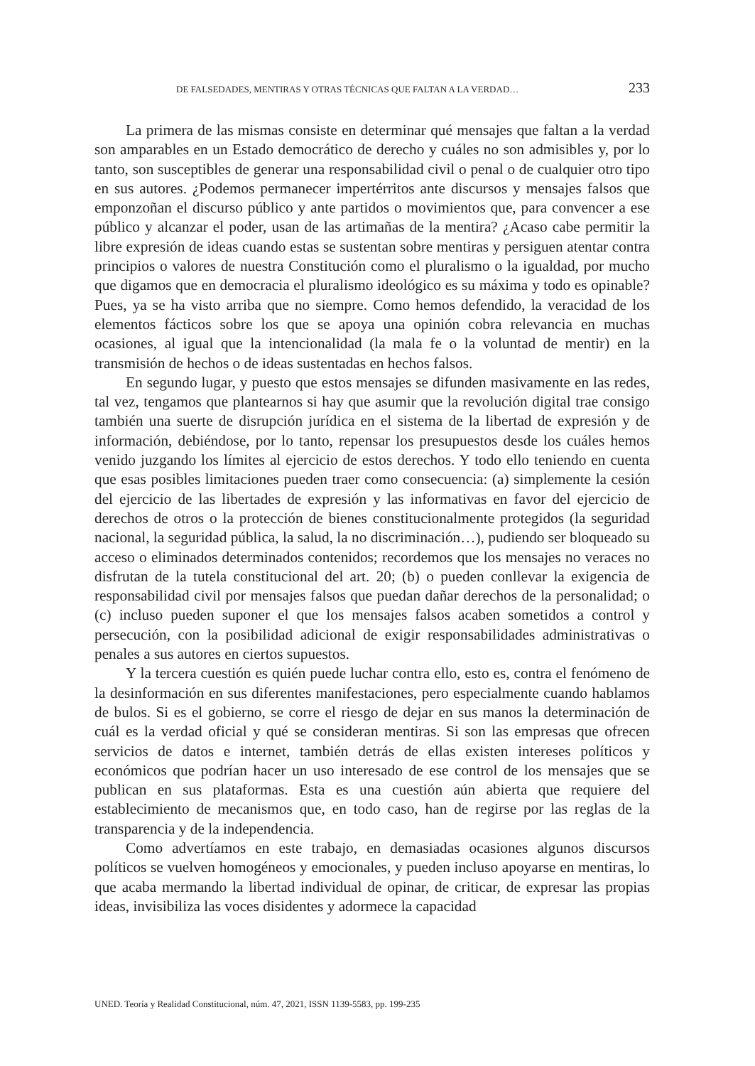DE FALSEDADES, MENTIRAS Y OTRAS TÉCNICAS QUE FALTAN A LA VERDAD… 233
La primera de las mismas consiste en determinar qué mensajes que faltan a la verdad son amparables en un Estado democrático de derecho y cuáles no son admisibles y, por lo tanto, son susceptibles de generar una responsabilidad civil o penal o de cualquier otro tipo en sus autores. ¿Podemos permanecer impertérritos ante discursos y mensajes falsos que emponzoñan el discurso público y ante partidos o movimientos que, para convencer a ese público y alcanzar el poder, usan de las artimañas de la mentira? ¿Acaso cabe permitir la libre expresión de ideas cuando estas se sustentan sobre mentiras y persiguen atentar contra principios o valores de nuestra Constitución como el pluralismo o la igualdad, por mucho que digamos que en democracia el pluralismo ideológico es su máxima y todo es opinable? Pues, ya se ha visto arriba que no siempre. Como hemos defendido, la veracidad de los elementos fácticos sobre los que se apoya una opinión cobra relevancia en muchas ocasiones, al igual que la intencionalidad (la mala fe o la voluntad de mentir) en la transmisión de hechos o de ideas sustentadas en hechos falsos.
En segundo lugar, y puesto que estos mensajes se difunden masivamente en las redes, tal vez, tengamos que plantearnos si hay que asumir que la revolución digital trae consigo también una suerte de disrupción jurídica en el sistema de la libertad de expresión y de información, debiéndose, por lo tanto, repensar los presupuestos desde los cuáles hemos venido juzgando los límites al ejercicio de estos derechos. Y todo ello teniendo en cuenta que esas posibles limitaciones pueden traer como consecuencia: (a) simplemente la cesión del ejercicio de las libertades de expresión y las informativas en favor del ejercicio de derechos de otros o la protección de bienes constitucionalmente protegidos (la seguridad nacional, la seguridad pública, la salud, la no discriminación…), pudiendo ser bloqueado su acceso o eliminados determinados contenidos; recordemos que los mensajes no veraces no disfrutan de la tutela constitucional del art. 20; (b) o pueden conllevar la exigencia de responsabilidad civil por mensajes falsos que puedan dañar derechos de la personalidad; o (c) incluso pueden suponer el que los mensajes falsos acaben sometidos a control y persecución, con la posibilidad adicional de exigir responsabilidades administrativas o penales a sus autores en ciertos supuestos.
Y la tercera cuestión es quién puede luchar contra ello, esto es, contra el fenómeno de la desinformación en sus diferentes manifestaciones, pero especialmente cuando hablamos de bulos. Si es el gobierno, se corre el riesgo de dejar en sus manos la determinación de cuál es la verdad oficial y qué se consideran mentiras. Si son las empresas que ofrecen servicios de datos e internet, también detrás de ellas existen intereses políticos y económicos que podrían hacer un uso interesado de ese control de los mensajes que se publican en sus plataformas. Esta es una cuestión aún abierta que requiere del establecimiento de mecanismos que, en todo caso, han de regirse por las reglas de la transparencia y de la independencia.
Como advertíamos en este trabajo, en demasiadas ocasiones algunos discursos políticos se vuelven homogéneos y emocionales, y pueden incluso apoyarse en mentiras, lo que acaba mermando la libertad individual de opinar, de criticar, de expresar las propias ideas, invisibiliza las voces disidentes y adormece la capacidad
UNED. Teoría y Realidad Constitucional, núm. 47, 2021, ISSN 1139-5583, pp. 199-235